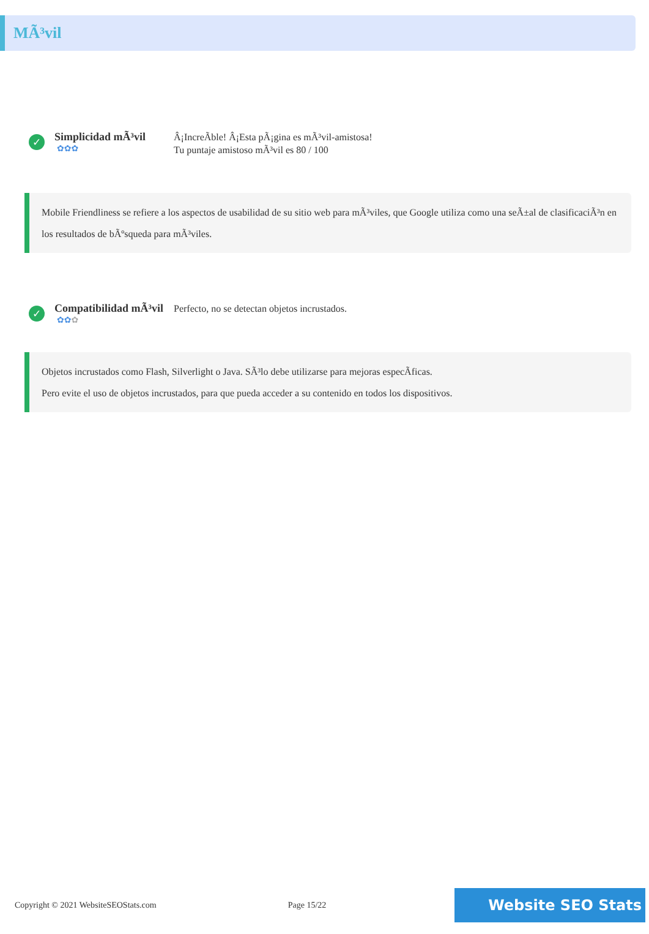MÃ³vil
✓
Simplicidad mÃ³vil
✿✿✿
Â¡IncreÃble! Â¡Esta pÃ¡gina es mÃ³vil-amistosa!
Tu puntaje amistoso mÃ³vil es 80 / 100
Mobile Friendliness se refiere a los aspectos de usabilidad de su sitio web para mÃ³viles, que Google utiliza como una seÃ±al de clasificaciÃ³n en los resultados de bÃºsqueda para mÃ³viles.
✓
Compatibilidad mÃ³vil
✿✿✿
Perfecto, no se detectan objetos incrustados.
Objetos incrustados como Flash, Silverlight o Java. SÃ³lo debe utilizarse para mejoras especÃficas.
Pero evite el uso de objetos incrustados, para que pueda acceder a su contenido en todos los dispositivos.
Copyright © 2021 WebsiteSEOStats.com Page 15/22 Website SEO Stats